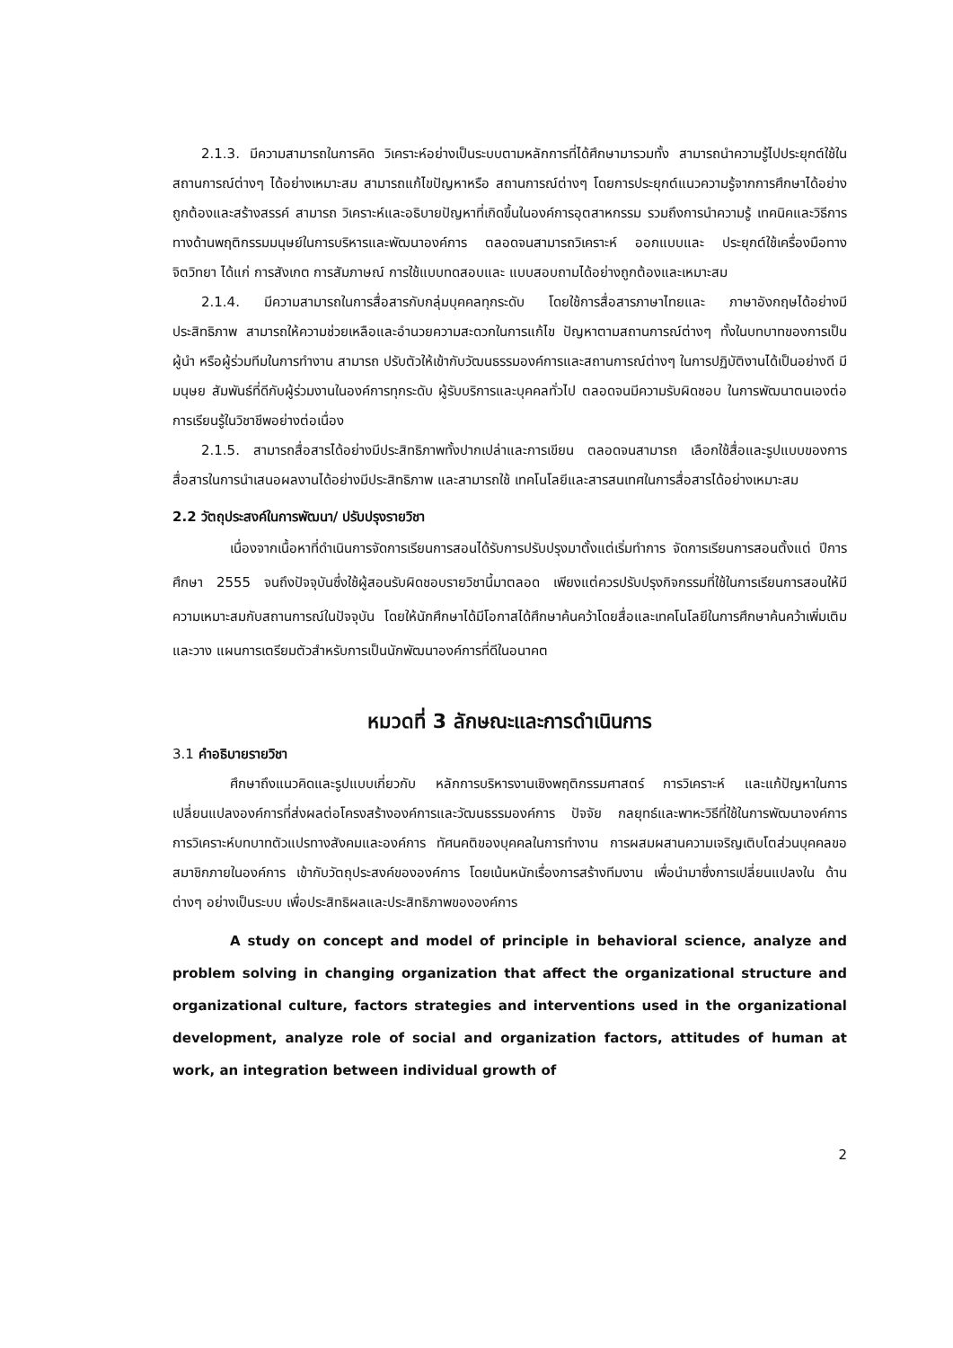2.1.3. มีความสามารถในการคิด วิเคราะห์อย่างเป็นระบบตามหลักการที่ได้ศึกษามารวมทั้ง สามารถนำความรู้ไปประยุกต์ใช้ในสถานการณ์ต่างๆ ได้อย่างเหมาะสม สามารถแก้ไขปัญหาหรือ สถานการณ์ต่างๆ โดยการประยุกต์แนวความรู้จากการศึกษาได้อย่างถูกต้องและสร้างสรรค์ สามารถ วิเคราะห์และอธิบายปัญหาที่เกิดขึ้นในองค์การอุตสาหกรรม รวมถึงการนำความรู้ เทคนิคและวิธีการ ทางด้านพฤติกรรมมนุษย์ในการบริหารและพัฒนาองค์การ ตลอดจนสามารถวิเคราะห์ ออกแบบและ ประยุกต์ใช้เครื่องมือทางจิตวิทยา ได้แก่ การสังเกต การสัมภาษณ์ การใช้แบบทดสอบและ แบบสอบถามได้อย่างถูกต้องและเหมาะสม
2.1.4. มีความสามารถในการสื่อสารกับกลุ่มบุคคลทุกระดับ โดยใช้การสื่อสารภาษาไทยและ ภาษาอังกฤษได้อย่างมีประสิทธิภาพ สามารถให้ความช่วยเหลือและอำนวยความสะดวกในการแก้ไข ปัญหาตามสถานการณ์ต่างๆ ทั้งในบทบาทของการเป็นผู้นำ หรือผู้ร่วมทีมในการทำงาน สามารถ ปรับตัวให้เข้ากับวัฒนธรรมองค์การและสถานการณ์ต่างๆ ในการปฏิบัติงานได้เป็นอย่างดี มีมนุษย สัมพันธ์ที่ดีกับผู้ร่วมงานในองค์การทุกระดับ ผู้รับบริการและบุคคลทั่วไป ตลอดจนมีความรับผิดชอบ ในการพัฒนาตนเองต่อการเรียนรู้ในวิชาชีพอย่างต่อเนื่อง
2.1.5. สามารถสื่อสารได้อย่างมีประสิทธิภาพทั้งปากเปล่าและการเขียน ตลอดจนสามารถ เลือกใช้สื่อและรูปแบบของการสื่อสารในการนำเสนอผลงานได้อย่างมีประสิทธิภาพ และสามารถใช้ เทคโนโลยีและสารสนเทศในการสื่อสารได้อย่างเหมาะสม
2.2 วัตถุประสงค์ในการพัฒนา/ ปรับปรุงรายวิชา
เนื่องจากเนื้อหาที่ดำเนินการจัดการเรียนการสอนได้รับการปรับปรุงมาตั้งแต่เริ่มทำการ จัดการเรียนการสอนตั้งแต่ ปีการศึกษา 2555 จนถึงปัจจุบันซึ่งใช้ผู้สอนรับผิดชอบรายวิชานี้มาตลอด เพียงแต่ควรปรับปรุงกิจกรรมที่ใช้ในการเรียนการสอนให้มีความเหมาะสมกับสถานการณ์ในปัจจุบัน โดยให้นักศึกษาได้มีโอกาสได้ศึกษาค้นคว้าโดยสื่อและเทคโนโลยีในการศึกษาค้นคว้าเพิ่มเติม และวาง แผนการเตรียมตัวสำหรับการเป็นนักพัฒนาองค์การที่ดีในอนาคต
หมวดที่ 3 ลักษณะและการดำเนินการ
3.1 คำอธิบายรายวิชา
ศึกษาถึงแนวคิดและรูปแบบเกี่ยวกับ หลักการบริหารงานเชิงพฤติกรรมศาสตร์ การวิเคราะห์ และแก้ปัญหาในการเปลี่ยนแปลงองค์การที่ส่งผลต่อโครงสร้างองค์การและวัฒนธรรมองค์การ ปัจจัย กลยุทธ์และพาหะวิธีที่ใช้ในการพัฒนาองค์การ การวิเคราะห์บทบาทตัวแปรทางสังคมและองค์การ ทัศนคติของบุคคลในการทำงาน การผสมผสานความเจริญเติบโตส่วนบุคคลขอสมาชิกภายในองค์การ เข้ากับวัตถุประสงค์ขององค์การ โดยเน้นหนักเรื่องการสร้างทีมงาน เพื่อนำมาซึ่งการเปลี่ยนแปลงใน ด้านต่างๆ อย่างเป็นระบบ เพื่อประสิทธิผลและประสิทธิภาพขององค์การ
A study on concept and model of principle in behavioral science, analyze and problem solving in changing organization that affect the organizational structure and organizational culture, factors strategies and interventions used in the organizational development, analyze role of social and organization factors, attitudes of human at work, an integration between individual growth of
2